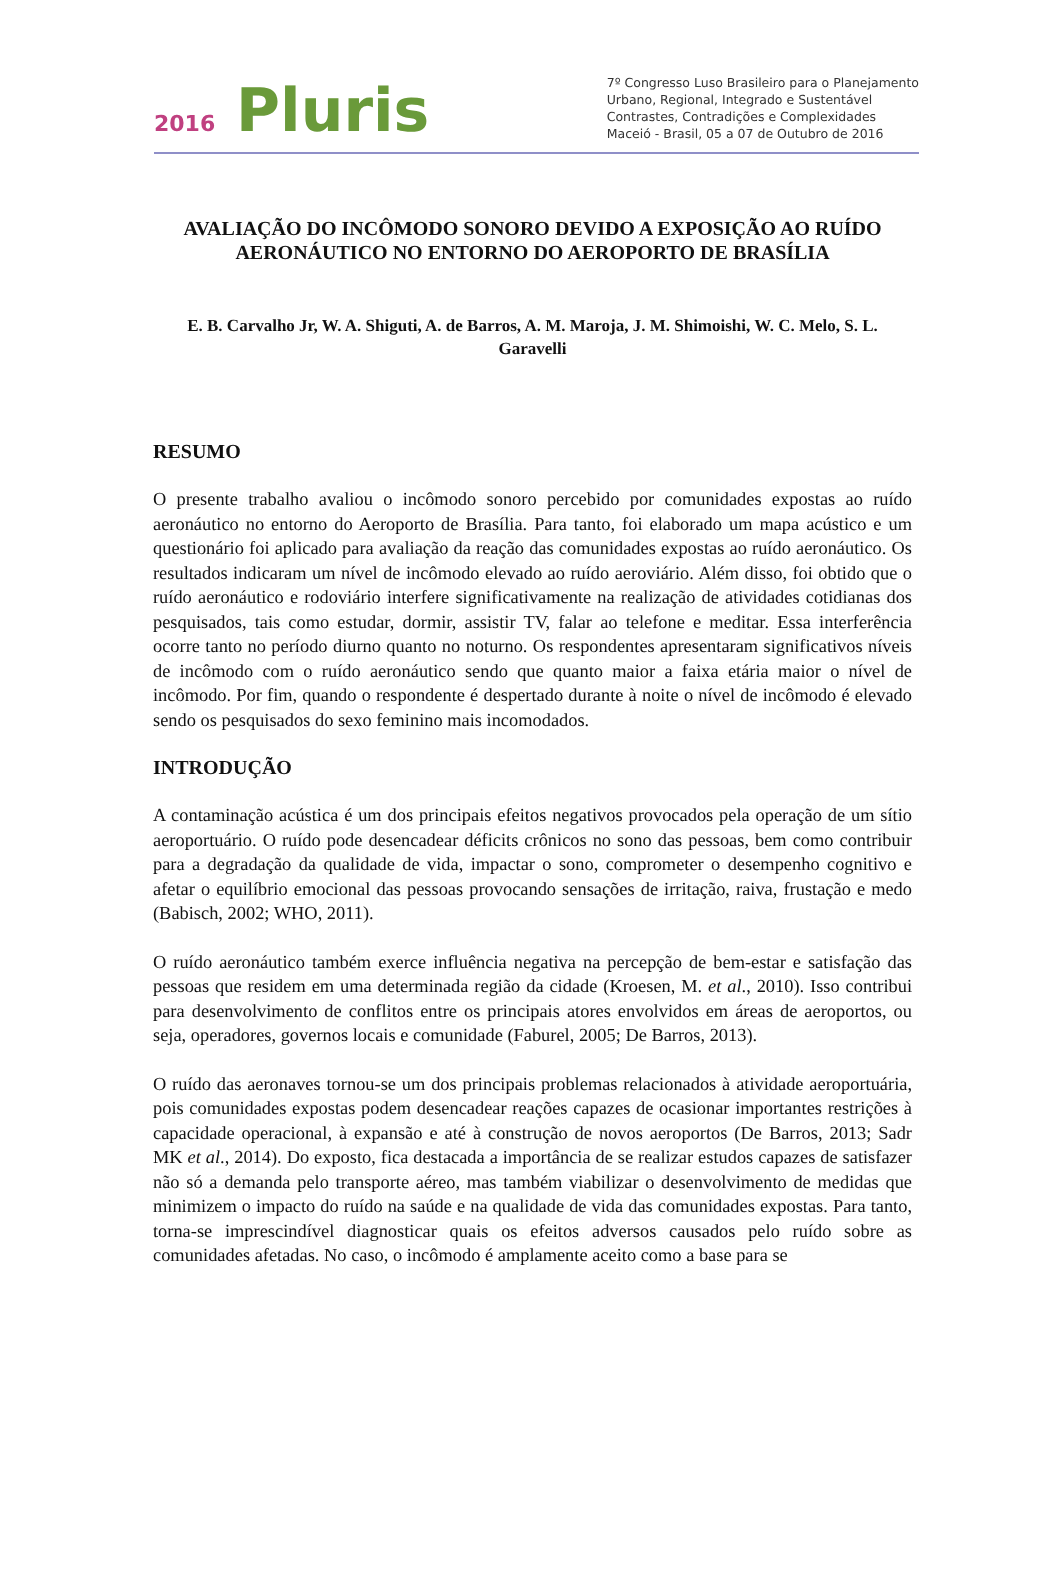2016 Pluris
7º Congresso Luso Brasileiro para o Planejamento
Urbano, Regional, Integrado e Sustentável
Contrastes, Contradições e Complexidades
Maceió - Brasil, 05 a 07 de Outubro de 2016
AVALIAÇÃO DO INCÔMODO SONORO DEVIDO A EXPOSIÇÃO AO RUÍDO AERONÁUTICO NO ENTORNO DO AEROPORTO DE BRASÍLIA
E. B. Carvalho Jr, W. A. Shiguti, A. de Barros, A. M. Maroja, J. M. Shimoishi, W. C. Melo, S. L. Garavelli
RESUMO
O presente trabalho avaliou o incômodo sonoro percebido por comunidades expostas ao ruído aeronáutico no entorno do Aeroporto de Brasília. Para tanto, foi elaborado um mapa acústico e um questionário foi aplicado para avaliação da reação das comunidades expostas ao ruído aeronáutico. Os resultados indicaram um nível de incômodo elevado ao ruído aeroviário. Além disso, foi obtido que o ruído aeronáutico e rodoviário interfere significativamente na realização de atividades cotidianas dos pesquisados, tais como estudar, dormir, assistir TV, falar ao telefone e meditar. Essa interferência ocorre tanto no período diurno quanto no noturno. Os respondentes apresentaram significativos níveis de incômodo com o ruído aeronáutico sendo que quanto maior a faixa etária maior o nível de incômodo. Por fim, quando o respondente é despertado durante à noite o nível de incômodo é elevado sendo os pesquisados do sexo feminino mais incomodados.
INTRODUÇÃO
A contaminação acústica é um dos principais efeitos negativos provocados pela operação de um sítio aeroportuário. O ruído pode desencadear déficits crônicos no sono das pessoas, bem como contribuir para a degradação da qualidade de vida, impactar o sono, comprometer o desempenho cognitivo e afetar o equilíbrio emocional das pessoas provocando sensações de irritação, raiva, frustação e medo (Babisch, 2002; WHO, 2011).
O ruído aeronáutico também exerce influência negativa na percepção de bem-estar e satisfação das pessoas que residem em uma determinada região da cidade (Kroesen, M. et al., 2010). Isso contribui para desenvolvimento de conflitos entre os principais atores envolvidos em áreas de aeroportos, ou seja, operadores, governos locais e comunidade (Faburel, 2005; De Barros, 2013).
O ruído das aeronaves tornou-se um dos principais problemas relacionados à atividade aeroportuária, pois comunidades expostas podem desencadear reações capazes de ocasionar importantes restrições à capacidade operacional, à expansão e até à construção de novos aeroportos (De Barros, 2013; Sadr MK et al., 2014). Do exposto, fica destacada a importância de se realizar estudos capazes de satisfazer não só a demanda pelo transporte aéreo, mas também viabilizar o desenvolvimento de medidas que minimizem o impacto do ruído na saúde e na qualidade de vida das comunidades expostas. Para tanto, torna-se imprescindível diagnosticar quais os efeitos adversos causados pelo ruído sobre as comunidades afetadas. No caso, o incômodo é amplamente aceito como a base para se